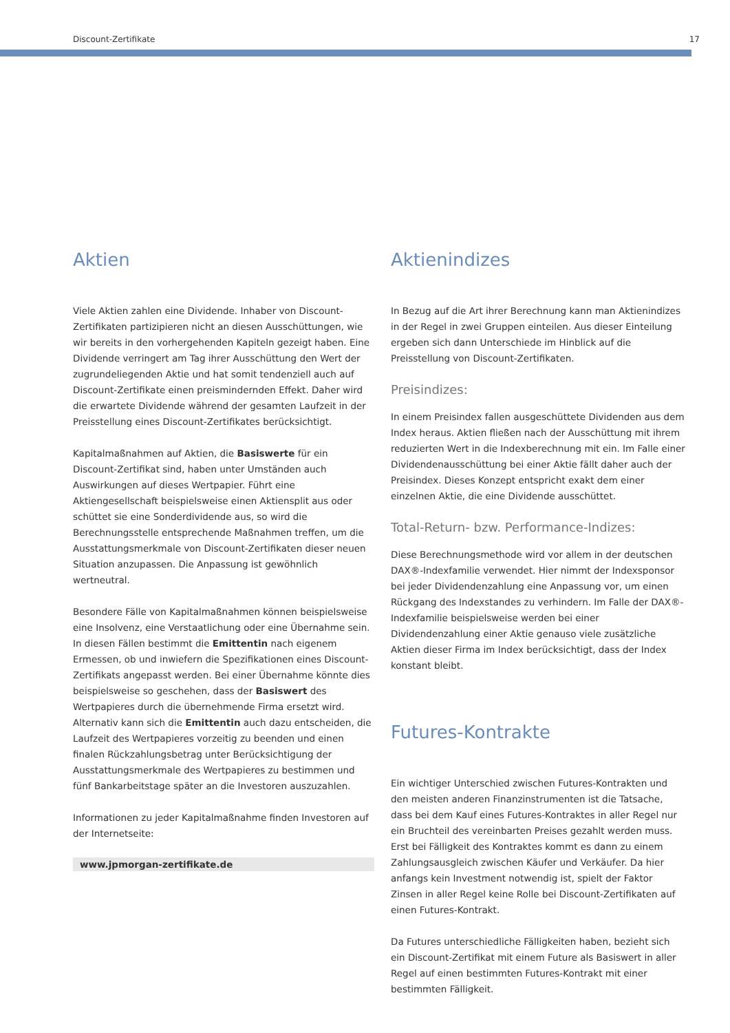Discount-Zertifikate 17
Aktien
Viele Aktien zahlen eine Dividende. Inhaber von Discount-Zertifikaten partizipieren nicht an diesen Ausschüttungen, wie wir bereits in den vorhergehenden Kapiteln gezeigt haben. Eine Dividende verringert am Tag ihrer Ausschüttung den Wert der zugrundeliegenden Aktie und hat somit tendenziell auch auf Discount-Zertifikate einen preismindernden Effekt. Daher wird die erwartete Dividende während der gesamten Laufzeit in der Preisstellung eines Discount-Zertifikates berücksichtigt.
Kapitalmaßnahmen auf Aktien, die Basiswerte für ein Discount-Zertifikat sind, haben unter Umständen auch Auswirkungen auf dieses Wertpapier. Führt eine Aktiengesellschaft beispielsweise einen Aktiensplit aus oder schüttet sie eine Sonderdividende aus, so wird die Berechnungsstelle entsprechende Maßnahmen treffen, um die Ausstattungsmerkmale von Discount-Zertifikaten dieser neuen Situation anzupassen. Die Anpassung ist gewöhnlich wertneutral.
Besondere Fälle von Kapitalmaßnahmen können beispielsweise eine Insolvenz, eine Verstaatlichung oder eine Übernahme sein. In diesen Fällen bestimmt die Emittentin nach eigenem Ermessen, ob und inwiefern die Spezifikationen eines Discount-Zertifikats angepasst werden. Bei einer Übernahme könnte dies beispielsweise so geschehen, dass der Basiswert des Wertpapieres durch die übernehmende Firma ersetzt wird. Alternativ kann sich die Emittentin auch dazu entscheiden, die Laufzeit des Wertpapieres vorzeitig zu beenden und einen finalen Rückzahlungsbetrag unter Berücksichtigung der Ausstattungsmerkmale des Wertpapieres zu bestimmen und fünf Bankarbeitstage später an die Investoren auszuzahlen.
Informationen zu jeder Kapitalmaßnahme finden Investoren auf der Internetseite:
www.jpmorgan-zertifikate.de
Aktienindizes
In Bezug auf die Art ihrer Berechnung kann man Aktienindizes in der Regel in zwei Gruppen einteilen. Aus dieser Einteilung ergeben sich dann Unterschiede im Hinblick auf die Preisstellung von Discount-Zertifikaten.
Preisindizes:
In einem Preisindex fallen ausgeschüttete Dividenden aus dem Index heraus. Aktien fließen nach der Ausschüttung mit ihrem reduzierten Wert in die Indexberechnung mit ein. Im Falle einer Dividendenausschüttung bei einer Aktie fällt daher auch der Preisindex. Dieses Konzept entspricht exakt dem einer einzelnen Aktie, die eine Dividende ausschüttet.
Total-Return- bzw. Performance-Indizes:
Diese Berechnungsmethode wird vor allem in der deutschen DAX®-Indexfamilie verwendet. Hier nimmt der Indexsponsor bei jeder Dividendenzahlung eine Anpassung vor, um einen Rückgang des Indexstandes zu verhindern. Im Falle der DAX®-Indexfamilie beispielsweise werden bei einer Dividendenzahlung einer Aktie genauso viele zusätzliche Aktien dieser Firma im Index berücksichtigt, dass der Index konstant bleibt.
Futures-Kontrakte
Ein wichtiger Unterschied zwischen Futures-Kontrakten und den meisten anderen Finanzinstrumenten ist die Tatsache, dass bei dem Kauf eines Futures-Kontraktes in aller Regel nur ein Bruchteil des vereinbarten Preises gezahlt werden muss. Erst bei Fälligkeit des Kontraktes kommt es dann zu einem Zahlungsausgleich zwischen Käufer und Verkäufer. Da hier anfangs kein Investment notwendig ist, spielt der Faktor Zinsen in aller Regel keine Rolle bei Discount-Zertifikaten auf einen Futures-Kontrakt.
Da Futures unterschiedliche Fälligkeiten haben, bezieht sich ein Discount-Zertifikat mit einem Future als Basiswert in aller Regel auf einen bestimmten Futures-Kontrakt mit einer bestimmten Fälligkeit.